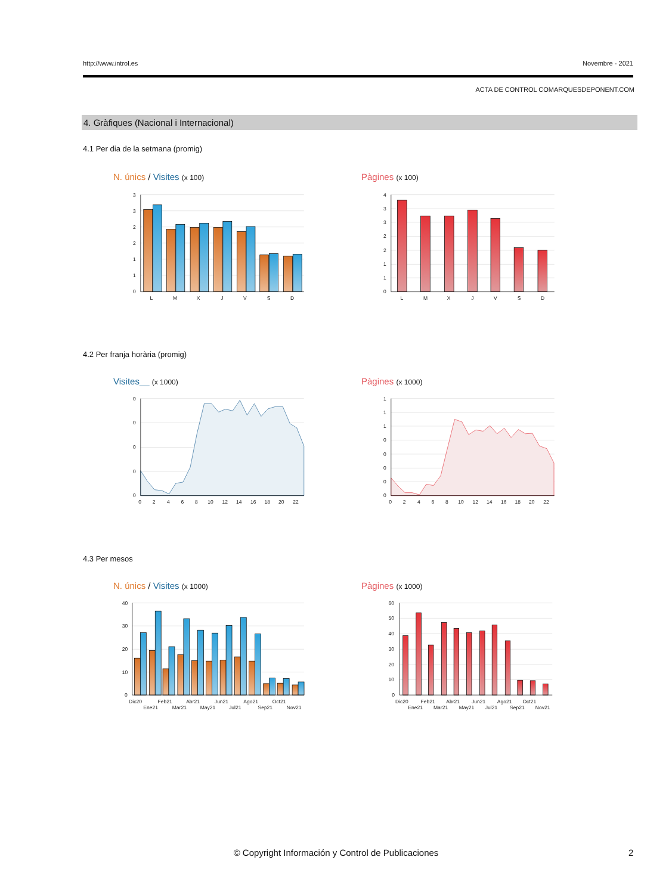http://www.introl.es Novembre - 2021
ACTA DE CONTROL COMARQUESDEPONENT.COM
4. Gràfiques (Nacional i Internacional)
4.1 Per dia de la setmana (promig)
N. únics / Visites (x 100) Pàgines (x 100)
3
3
2
2
1
1
0
L
M
X
J
V
S
D
4
3
3
2
2
1
1
0
L
M
X
J
V
S
D
4.2 Per franja horària (promig)
Visites__ (x 1000) Pàgines (x 1000)
0
0
0
0
0
0
2
4
6
8
10
12
14
16
18
20
22
1
1
1
0
0
0
0
0
0
2
4
6
8
10
12
14
16
18
20
22
4.3 Per mesos
N. únics / Visites (x 1000) Pàgines (x 1000)
40
30
20
10
0
Dic20
Ene21
Feb21
Mar21
Abr21
May21
Jun21
Jul21
Ago21
Sep21
Oct21
Nov21
60
50
40
30
20
10
0
Dic20
Ene21
Feb21
Mar21
Abr21
May21
Jun21
Jul21
Ago21
Sep21
Oct21
Nov21
© Copyright Información y Control de Publicaciones 2